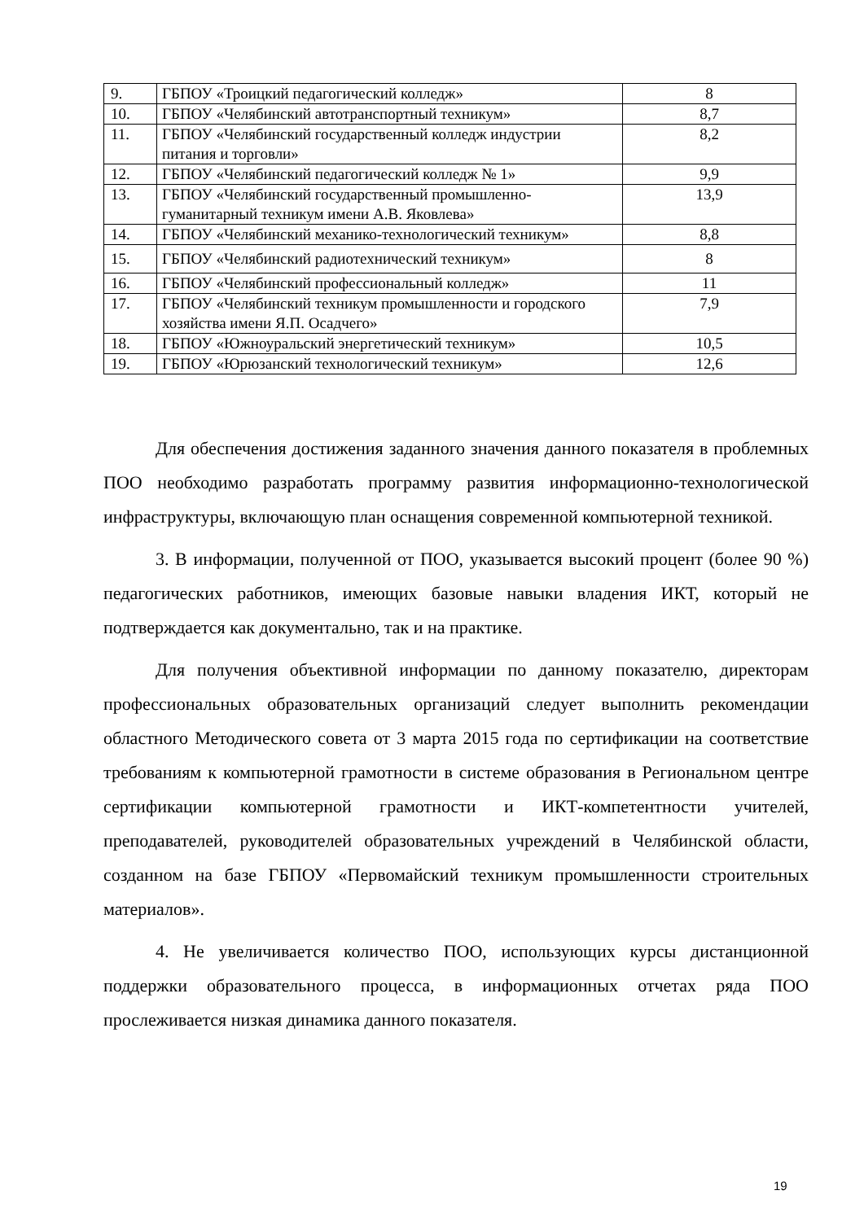| 9. | ГБПОУ «Троицкий педагогический колледж» | 8 |
| 10. | ГБПОУ «Челябинский автотранспортный техникум» | 8,7 |
| 11. | ГБПОУ «Челябинский государственный колледж индустрии питания и торговли» | 8,2 |
| 12. | ГБПОУ «Челябинский педагогический колледж № 1» | 9,9 |
| 13. | ГБПОУ «Челябинский государственный промышленно-гуманитарный техникум имени А.В. Яковлева» | 13,9 |
| 14. | ГБПОУ «Челябинский механико-технологический техникум» | 8,8 |
| 15. | ГБПОУ «Челябинский радиотехнический техникум» | 8 |
| 16. | ГБПОУ «Челябинский профессиональный колледж» | 11 |
| 17. | ГБПОУ «Челябинский техникум промышленности и городского хозяйства имени Я.П. Осадчего» | 7,9 |
| 18. | ГБПОУ «Южноуральский энергетический техникум» | 10,5 |
| 19. | ГБПОУ «Юрюзанский технологический техникум» | 12,6 |
Для обеспечения достижения заданного значения данного показателя в проблемных ПОО необходимо разработать программу развития информационно-технологической инфраструктуры, включающую план оснащения современной компьютерной техникой.
3. В информации, полученной от ПОО, указывается высокий процент (более 90 %) педагогических работников, имеющих базовые навыки владения ИКТ, который не подтверждается как документально, так и на практике.
Для получения объективной информации по данному показателю, директорам профессиональных образовательных организаций следует выполнить рекомендации областного Методического совета от 3 марта 2015 года по сертификации на соответствие требованиям к компьютерной грамотности в системе образования в Региональном центре сертификации компьютерной грамотности и ИКТ-компетентности учителей, преподавателей, руководителей образовательных учреждений в Челябинской области, созданном на базе ГБПОУ «Первомайский техникум промышленности строительных материалов».
4. Не увеличивается количество ПОО, использующих курсы дистанционной поддержки образовательного процесса, в информационных отчетах ряда ПОО прослеживается низкая динамика данного показателя.
19